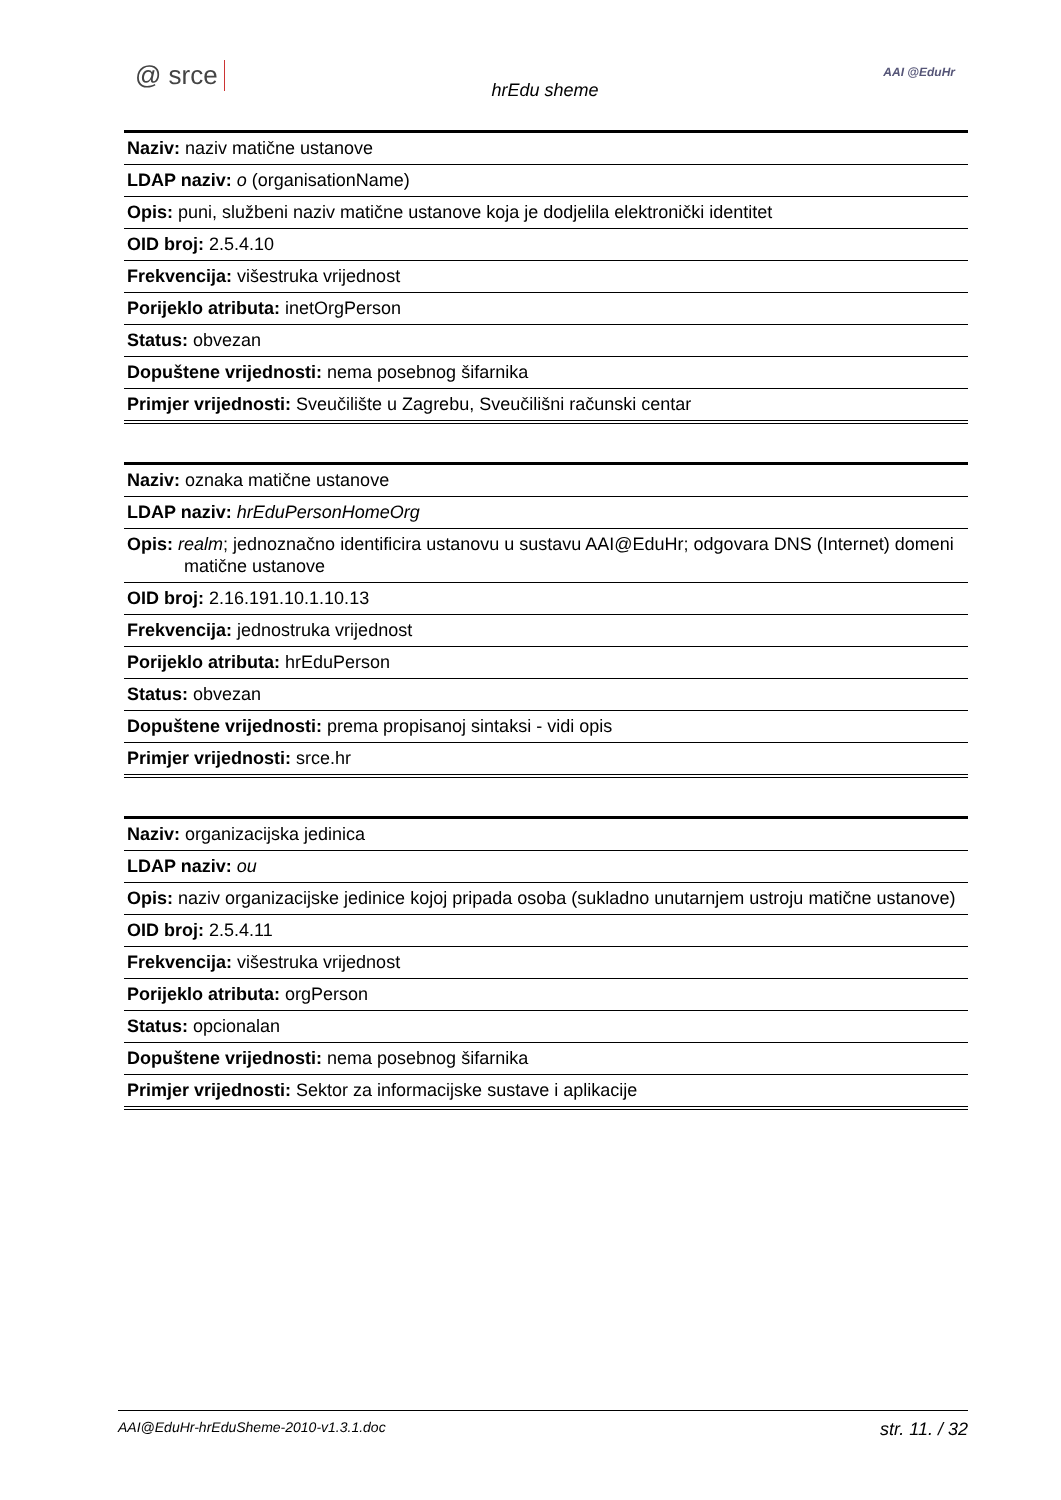@ srce
hrEdu sheme
AAI @EduHr
| Naziv: naziv matične ustanove |
| LDAP naziv: o (organisationName) |
| Opis: puni, službeni naziv matične ustanove koja je dodjelila elektronički identitet |
| OID broj: 2.5.4.10 |
| Frekvencija: višestruka vrijednost |
| Porijeklo atributa: inetOrgPerson |
| Status: obvezan |
| Dopuštene vrijednosti: nema posebnog šifarnika |
| Primjer vrijednosti: Sveučilište u Zagrebu, Sveučilišni računski centar |
| Naziv: oznaka matične ustanove |
| LDAP naziv: hrEduPersonHomeOrg |
| Opis: realm ; jednoznačno identificira ustanovu u sustavu AAI@EduHr; odgovara DNS (Internet) domeni matične ustanove |
| OID broj: 2.16.191.10.1.10.13 |
| Frekvencija: jednostruka vrijednost |
| Porijeklo atributa: hrEduPerson |
| Status: obvezan |
| Dopuštene vrijednosti: prema propisanoj sintaksi - vidi opis |
| Primjer vrijednosti: srce.hr |
| Naziv: organizacijska jedinica |
| LDAP naziv: ou |
| Opis: naziv organizacijske jedinice kojoj pripada osoba (sukladno unutarnjem ustroju matične ustanove) |
| OID broj: 2.5.4.11 |
| Frekvencija: višestruka vrijednost |
| Porijeklo atributa: orgPerson |
| Status: opcionalan |
| Dopuštene vrijednosti: nema posebnog šifarnika |
| Primjer vrijednosti: Sektor za informacijske sustave i aplikacije |
AAI@EduHr-hrEduSheme-2010-v1.3.1.doc str. 11. / 32